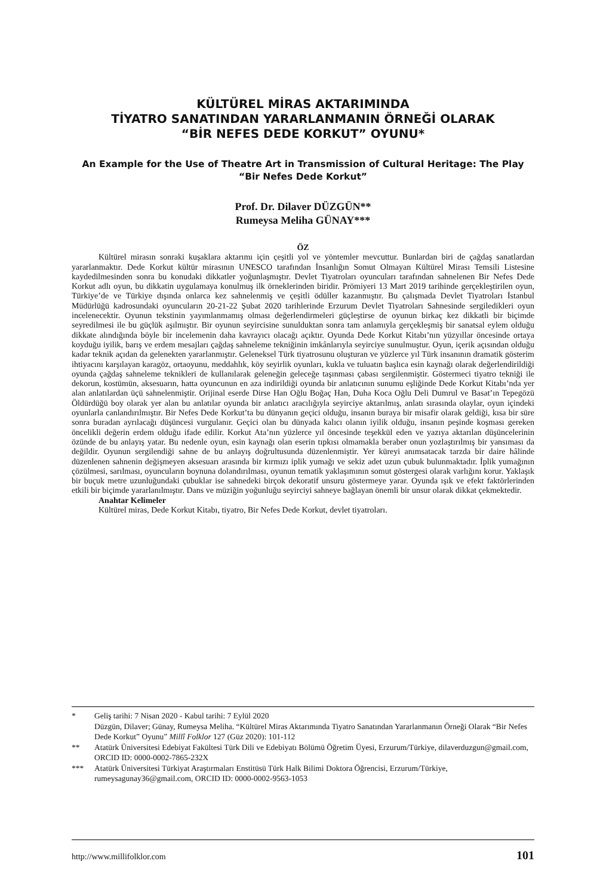KÜLTÜREL MİRAS AKTARIMINDA
TİYATRO SANATINDAN YARARLANMANIN ÖRNEĞİ OLARAK
“BİR NEFES DEDE KORKUT” OYUNU*
An Example for the Use of Theatre Art in Transmission of Cultural Heritage: The Play “Bir Nefes Dede Korkut”
Prof. Dr. Dilaver DÜZGÜN**
Rumeysa Meliha GÜNAY***
ÖZ
Kültürel mirasın sonraki kuşaklara aktarımı için çeşitli yol ve yöntemler mevcuttur. Bunlardan biri de çağdaş sanatlardan yararlanmaktır. Dede Korkut kültür mirasının UNESCO tarafından İnsanlığın Somut Olmayan Kültürel Mirası Temsili Listesine kaydedilmesinden sonra bu konudaki dikkatler yoğunlaşmıştır. Devlet Tiyatroları oyuncuları tarafından sahnelenen Bir Nefes Dede Korkut adlı oyun, bu dikkatin uygulamaya konulmuş ilk örneklerinden biridir. Prömiyeri 13 Mart 2019 tarihinde gerçekleştirilen oyun, Türkiye’de ve Türkiye dışında onlarca kez sahnelenmiş ve çeşitli ödüller kazanmıştır. Bu çalışmada Devlet Tiyatroları İstanbul Müdürlüğü kadrosundaki oyuncuların 20-21-22 Şubat 2020 tarihlerinde Erzurum Devlet Tiyatroları Sahnesinde sergiledikleri oyun incelenecektir. Oyunun tekstinin yayımlanmamış olması değerlendirmeleri güçleştirse de oyunun birkaç kez dikkatli bir biçimde seyredilmesi ile bu güçlük aşılmıştır. Bir oyunun seyircisine sunulduktan sonra tam anlamıyla gerçekleşmiş bir sanatsal eylem olduğu dikkate alındığında böyle bir incelemenin daha kavrayıcı olacağı açıktır. Oyunda Dede Korkut Kitabı’nın yüzyıllar öncesinde ortaya koyduğu iyilik, barış ve erdem mesajları çağdaş sahneleme tekniğinin imkânlarıyla seyirciye sunulmuştur. Oyun, içerik açısından olduğu kadar teknik açıdan da gelenekten yararlanmıştır. Geleneksel Türk tiyatrosunu oluşturan ve yüzlerce yıl Türk insanının dramatik gösterim ihtiyacını karşılayan karagöz, ortaoyunu, meddahlık, köy seyirlik oyunları, kukla ve tuluatın başlıca esin kaynağı olarak değerlendirildiği oyunda çağdaş sahneleme teknikleri de kullanılarak geleneğin geleceğe taşınması çabası sergilenmiştir. Göstermeci tiyatro tekniği ile dekorun, kostümün, aksesuarın, hatta oyuncunun en aza indirildiği oyunda bir anlatıcının sunumu eşliğinde Dede Korkut Kitabı’nda yer alan anlatılardan üçü sahnelenmiştir. Orijinal eserde Dirse Han Oğlu Boğaç Han, Duha Koca Oğlu Deli Dumrul ve Basat’ın Tepegözü Öldürdüğü boy olarak yer alan bu anlatılar oyunda bir anlatıcı aracılığıyla seyirciye aktarılmış, anlatı sırasında olaylar, oyun içindeki oyunlarla canlandırılmıştır. Bir Nefes Dede Korkut’ta bu dünyanın geçici olduğu, insanın buraya bir misafir olarak geldiği, kısa bir süre sonra buradan ayrılacağı düşüncesi vurgulanır. Geçici olan bu dünyada kalıcı olanın iyilik olduğu, insanın peşinde koşması gereken öncelikli değerin erdem olduğu ifade edilir. Korkut Ata’nın yüzlerce yıl öncesinde teşekkül eden ve yazıya aktarılan düşüncelerinin özünde de bu anlayış yatar. Bu nedenle oyun, esin kaynağı olan eserin tıpkısı olmamakla beraber onun yozlaştırılmış bir yansıması da değildir. Oyunun sergilendiği sahne de bu anlayış doğrultusunda düzenlenmiştir. Yer küreyi anımsatacak tarzda bir daire hâlinde düzenlenen sahnenin değişmeyen aksesuarı arasında bir kırmızı iplik yumağı ve sekiz adet uzun çubuk bulunmaktadır. İplik yumağının çözülmesi, sarılması, oyuncuların boynuna dolandırılması, oyunun tematik yaklaşımının somut göstergesi olarak varlığını korur. Yaklaşık bir buçuk metre uzunluğundaki çubuklar ise sahnedeki birçok dekoratif unsuru göstermeye yarar. Oyunda ışık ve efekt faktörlerinden etkili bir biçimde yararlanılmıştır. Dans ve müziğin yoğunluğu seyirciyi sahneye bağlayan önemli bir unsur olarak dikkat çekmektedir.
Anahtar Kelimeler
Kültürel miras, Dede Korkut Kitabı, tiyatro, Bir Nefes Dede Korkut, devlet tiyatroları.
* Geliş tarihi: 7 Nisan 2020 - Kabul tarihi: 7 Eylül 2020
Düzgün, Dilaver; Günay, Rumeysa Meliha. “Kültürel Miras Aktarımında Tiyatro Sanatından Yararlanmanın Örneği Olarak “Bir Nefes Dede Korkut” Oyunu” Millî Folklor 127 (Güz 2020): 101-112
** Atatürk Üniversitesi Edebiyat Fakültesi Türk Dili ve Edebiyatı Bölümü Öğretim Üyesi, Erzurum/Türkiye, dilaverduzgun@gmail.com, ORCID ID: 0000-0002-7865-232X
*** Atatürk Üniversitesi Türkiyat Araştırmaları Enstitüsü Türk Halk Bilimi Doktora Öğrencisi, Erzurum/Türkiye, rumeysagunay36@gmail.com, ORCID ID: 0000-0002-9563-1053
http://www.millifolklor.com 101